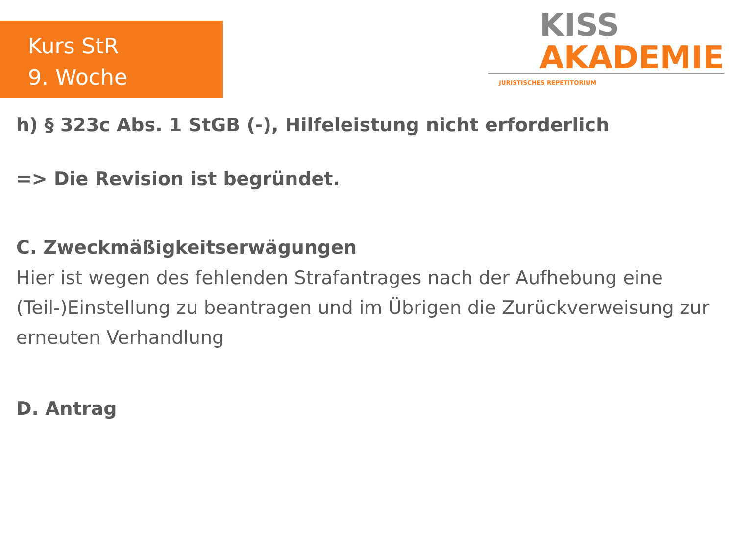Kurs StR
9. Woche
KISS
AKADEMIE
JURISTISCHES REPETITORIUM
h) § 323c Abs. 1 StGB (-), Hilfeleistung nicht erforderlich
=> Die Revision ist begründet.
C. Zweckmäßigkeitserwägungen
Hier ist wegen des fehlenden Strafantrages nach der Aufhebung eine (Teil-)Einstellung zu beantragen und im Übrigen die Zurückverweisung zur erneuten Verhandlung
D. Antrag